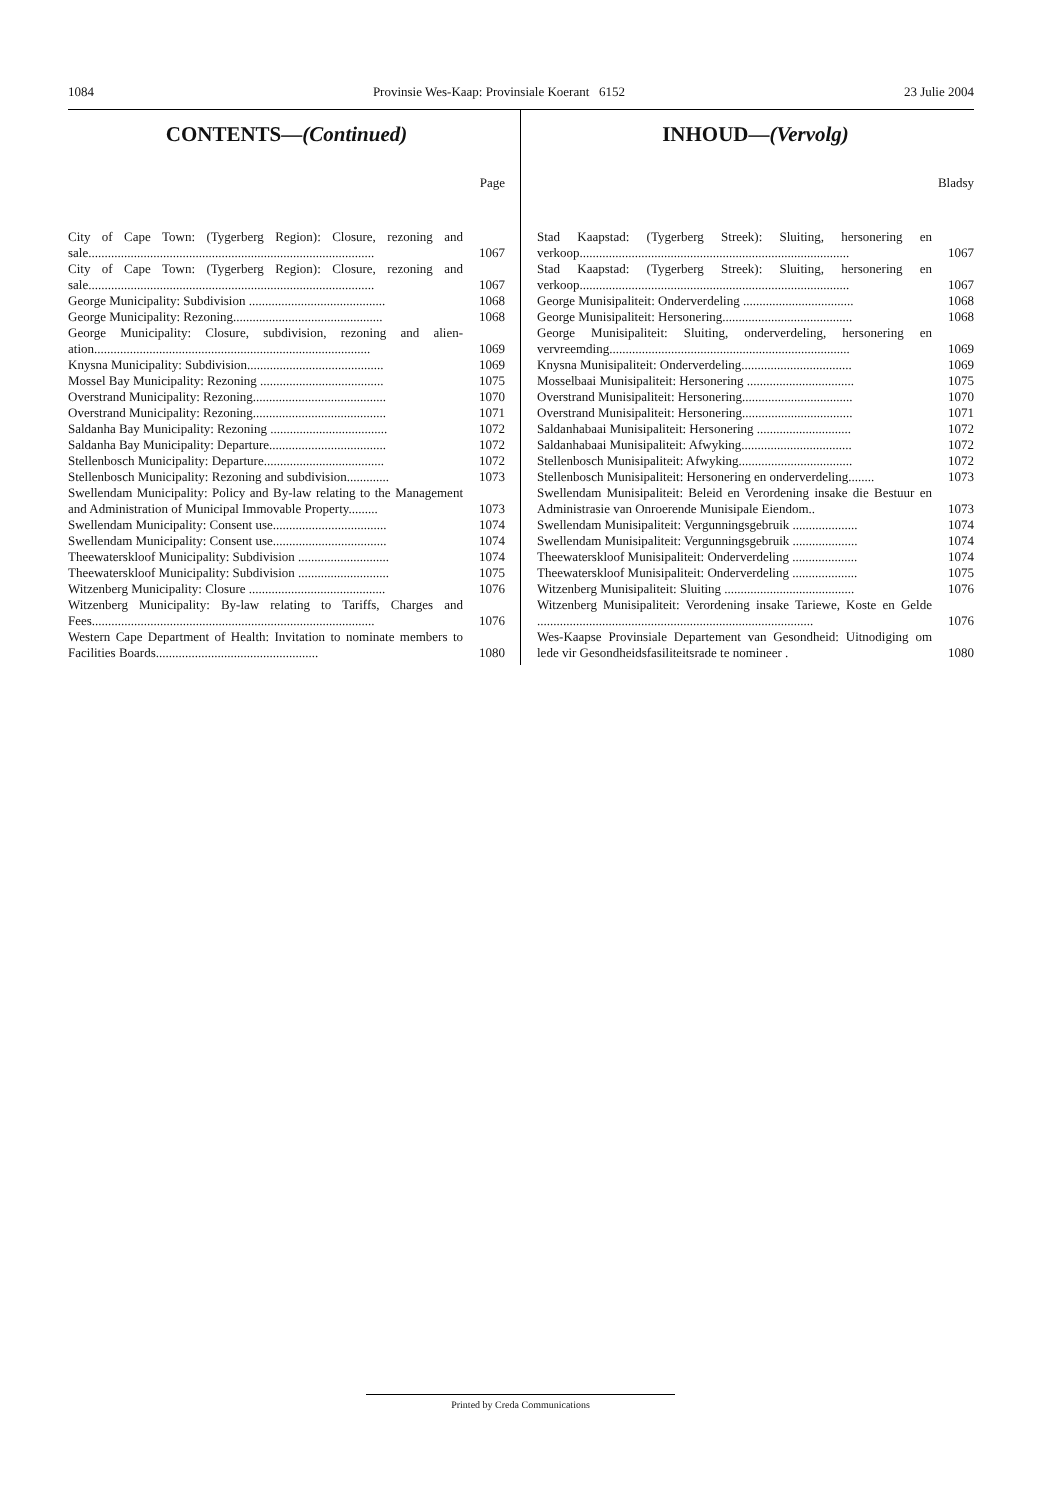1084 Provinsie Wes-Kaap: Provinsiale Koerant 6152 23 Julie 2004
CONTENTS—(Continued)
Page
City of Cape Town: (Tygerberg Region): Closure, rezoning and sale........................................................................................ 1067
City of Cape Town: (Tygerberg Region): Closure, rezoning and sale........................................................................................ 1067
George Municipality: Subdivision .......................................... 1068
George Municipality: Rezoning.............................................. 1068
George Municipality: Closure, subdivision, rezoning and alien-ation..................................................................................... 1069
Knysna Municipality: Subdivision.......................................... 1069
Mossel Bay Municipality: Rezoning ...................................... 1075
Overstrand Municipality: Rezoning......................................... 1070
Overstrand Municipality: Rezoning......................................... 1071
Saldanha Bay Municipality: Rezoning .................................... 1072
Saldanha Bay Municipality: Departure.................................... 1072
Stellenbosch Municipality: Departure..................................... 1072
Stellenbosch Municipality: Rezoning and subdivision............. 1073
Swellendam Municipality: Policy and By-law relating to the Management and Administration of Municipal Immovable Property......... 1073
Swellendam Municipality: Consent use................................... 1074
Swellendam Municipality: Consent use................................... 1074
Theewaterskloof Municipality: Subdivision ............................ 1074
Theewaterskloof Municipality: Subdivision ............................ 1075
Witzenberg Municipality: Closure .......................................... 1076
Witzenberg Municipality: By-law relating to Tariffs, Charges and Fees....................................................................................... 1076
Western Cape Department of Health: Invitation to nominate members to Facilities Boards.................................................. 1080
INHOUD—(Vervolg)
Bladsy
Stad Kaapstad: (Tygerberg Streek): Sluiting, hersonering en verkoop................................................................................... 1067
Stad Kaapstad: (Tygerberg Streek): Sluiting, hersonering en verkoop................................................................................... 1067
George Munisipaliteit: Onderverdeling .................................. 1068
George Munisipaliteit: Hersonering........................................ 1068
George Munisipaliteit: Sluiting, onderverdeling, hersonering en vervreemding.......................................................................... 1069
Knysna Munisipaliteit: Onderverdeling.................................. 1069
Mosselbaai Munisipaliteit: Hersonering ................................. 1075
Overstrand Munisipaliteit: Hersonering.................................. 1070
Overstrand Munisipaliteit: Hersonering.................................. 1071
Saldanhabaai Munisipaliteit: Hersonering ............................. 1072
Saldanhabaai Munisipaliteit: Afwyking.................................. 1072
Stellenbosch Munisipaliteit: Afwyking................................... 1072
Stellenbosch Munisipaliteit: Hersonering en onderverdeling........ 1073
Swellendam Munisipaliteit: Beleid en Verordening insake die Bestuur en Administrasie van Onroerende Munisipale Eiendom.. 1073
Swellendam Munisipaliteit: Vergunningsgebruik .................... 1074
Swellendam Munisipaliteit: Vergunningsgebruik .................... 1074
Theewaterskloof Munisipaliteit: Onderverdeling .................... 1074
Theewaterskloof Munisipaliteit: Onderverdeling .................... 1075
Witzenberg Munisipaliteit: Sluiting ........................................ 1076
Witzenberg Munisipaliteit: Verordening insake Tariewe, Koste en Gelde ..................................................................................... 1076
Wes-Kaapse Provinsiale Departement van Gesondheid: Uitnodiging om lede vir Gesondheidsfasiliteitsrade te nomineer . 1080
Printed by Creda Communications